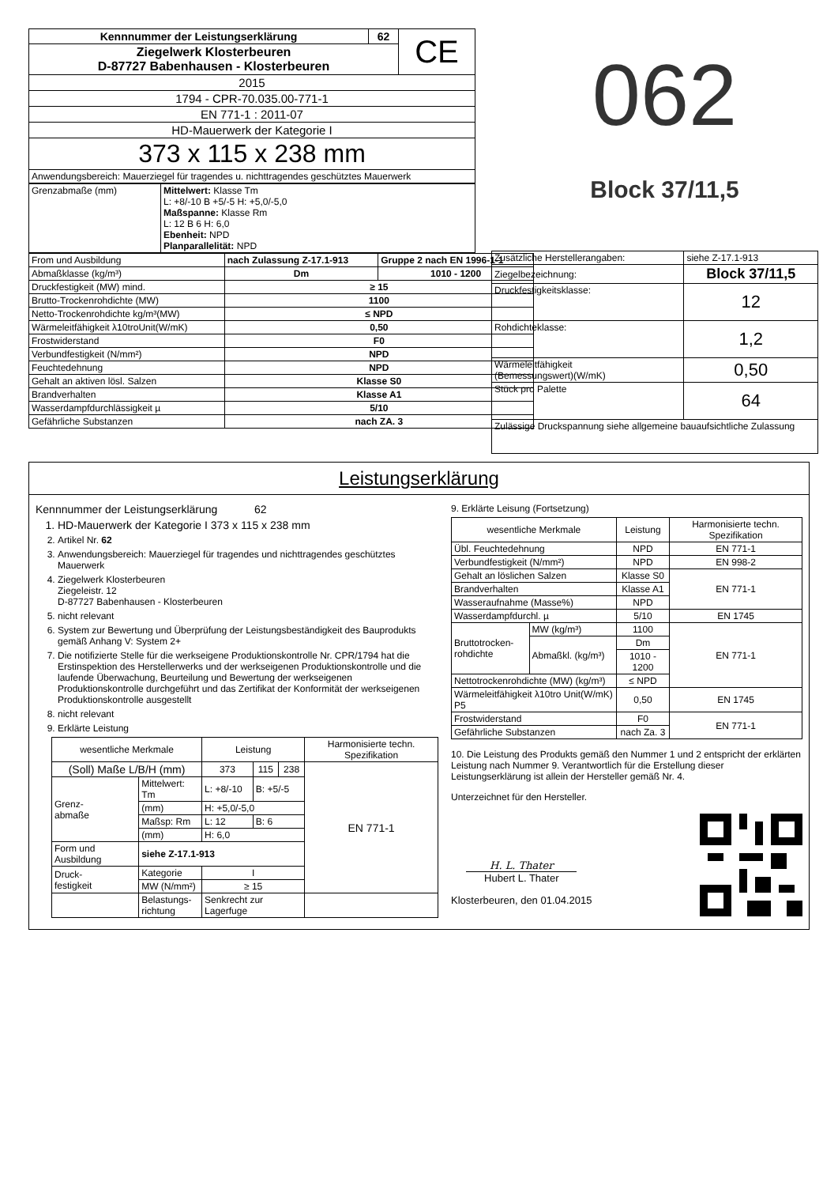| Kennnummer der Leistungserklärung | 62 | CE |
| Ziegelwerk Klosterbeuren D-87727 Babenhausen - Klosterbeuren | | |
| 2015 | | |
| 1794 - CPR-70.035.00-771-1 | | |
| EN 771-1 : 2011-07 | | |
| HD-Mauerwerk der Kategorie I | | |
| 373 x 115 x 238 mm | | |
| Anwendungsbereich: Mauerziegel für tragendes u. nichttragendes geschütztes Mauerwerk | | |
| Grenzabmaße (mm) | Mittelwert: Klasse Tm L: +8/-10 B +5/-5 H: +5,0/-5,0 Maßspanne: Klasse Rm L: 12 B 6 H: 6,0 Ebenheit: NPD Planparallelität: NPD |
| From und Ausbildung | nach Zulassung Z-17.1-913 | Gruppe 2 nach EN 1996-1-1 |
| Abmaßklasse (kg/m³) | Dm | 1010 - 1200 |
| Druckfestigkeit (MW) mind. | ≥ 15 | |
| Brutto-Trockenrohdichte (MW) | 1100 | |
| Netto-Trockenrohdichte kg/m³(MW) | ≤ NPD | |
| Wärmeleitfähigkeit λ10troUnit(W/mK) | 0,50 | |
| Frostwiderstand | F0 | |
| Verbundfestigkeit (N/mm²) | NPD | |
| Feuchtedehnung | NPD | |
| Gehalt an aktiven lösl. Salzen | Klasse S0 | |
| Brandverhalten | Klasse A1 | |
| Wasserdampfdurchlässigkeit µ | 5/10 | |
| Gefährliche Substanzen | nach ZA. 3 | |
062
Block 37/11,5
| Zusätzliche Herstellerangaben: | siehe Z-17.1-913 |
| Ziegelbezeichnung: | Block 37/11,5 |
| Druckfestigkeitsklasse: | 12 |
| Rohdichteklasse: | 1,2 |
| Wärmeleitfähigkeit (Bemessungswert)(W/mK) | 0,50 |
| Stück pro Palette | 64 |
| Zulässige Druckspannung siehe allgemeine bauaufsichtliche Zulassung | |
Leistungserklärung
Kennnummer der Leistungserklärung 62
1. HD-Mauerwerk der Kategorie I 373 x 115 x 238 mm
2. Artikel Nr. 62
3. Anwendungsbereich: Mauerziegel für tragendes und nichttragendes geschütztes Mauerwerk
4. Ziegelwerk Klosterbeuren
Ziegeleistr. 12
D-87727 Babenhausen - Klosterbeuren
5. nicht relevant
6. System zur Bewertung und Überprüfung der Leistungsbeständigkeit des Bauprodukts gemäß Anhang V: System 2+
7. Die notifizierte Stelle für die werkseigene Produktionskontrolle Nr. CPR/1794 hat die Erstinspektion des Herstellerwerks und der werkseigenen Produktionskontrolle und die laufende Überwachung, Beurteilung und Bewertung der werkseigenen Produktionskontrolle durchgeführt und das Zertifikat der Konformität der werkseigenen Produktionskontrolle ausgestellt
8. nicht relevant
9. Erklärte Leistung
| wesentliche Merkmale | | Leistung | | | Harmonisierte techn. Spezifikation |
| --- | --- | --- | --- | --- | --- |
| (Soll) Maße L/B/H (mm) | | 373 | 115 | 238 | EN 771-1 |
| Grenz- abmaße | Mittelwert: Tm | L: +8/-10 | B: +5/-5 | | |
| | (mm) | H: +5,0/-5,0 | | | |
| | Maßsp: Rm | L: 12 | B: 6 | | |
| | (mm) | H: 6,0 | | | |
| Form und Ausbildung | siehe Z-17.1-913 | | | | |
| Druck- festigkeit | Kategorie | I | | | |
| | MW (N/mm²) | ≥ 15 | | | |
| | Belastungs- richtung | Senkrecht zur Lagerfuge | | | |
9. Erklärte Leisung (Fortsetzung)
| wesentliche Merkmale | | Leistung | Harmonisierte techn. Spezifikation |
| --- | --- | --- | --- |
| Übl. Feuchtedehnung | | NPD | EN 771-1 |
| Verbundfestigkeit (N/mm²) | | NPD | EN 998-2 |
| Gehalt an löslichen Salzen | | Klasse S0 | EN 771-1 |
| Brandverhalten | | Klasse A1 | |
| Wasseraufnahme (Masse%) | | NPD | |
| Wasserdampfdurchl. µ | | 5/10 | EN 1745 |
| Bruttotrocken- rohdichte | MW (kg/m³) | 1100 | EN 771-1 |
| | Abmaßkl. (kg/m³) | Dm | |
| | | 1010 - 1200 | |
| Nettotrockenrohdichte (MW) (kg/m³) | | ≤ NPD | |
| Wärmeleitfähigkeit λ10tro Unit(W/mK) P5 | | 0,50 | EN 1745 |
| Frostwiderstand | | F0 | EN 771-1 |
| Gefährliche Substanzen | | nach Za. 3 | |
10. Die Leistung des Produkts gemäß den Nummer 1 und 2 entspricht der erklärten Leistung nach Nummer 9. Verantwortlich für die Erstellung dieser Leistungserklärung ist allein der Hersteller gemäß Nr. 4.
Unterzeichnet für den Hersteller.
H. L. Thater
Hubert L. Thater
Klosterbeuren, den 01.04.2015